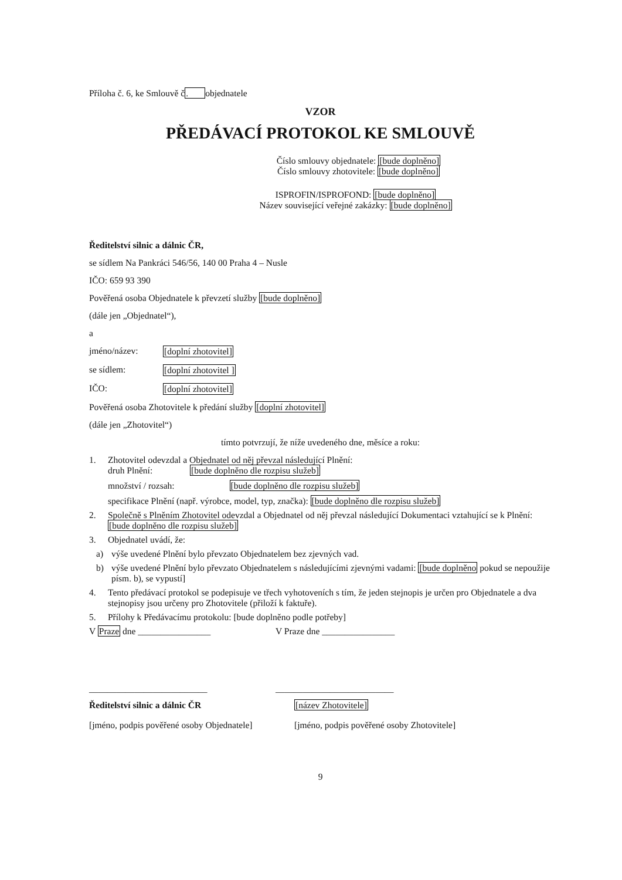Příloha č. 6, ke Smlouvě č. objednatele
VZOR
PŘEDÁVACÍ PROTOKOL KE SMLOUVĚ
Číslo smlouvy objednatele: [bude doplněno]
Číslo smlouvy zhotovitele: [bude doplněno]
ISPROFIN/ISPROFOND: [bude doplněno]
Název související veřejné zakázky: [bude doplněno]
Ředitelství silnic a dálnic ČR,
se sídlem Na Pankráci 546/56, 140 00 Praha 4 – Nusle
IČO: 659 93 390
Pověřená osoba Objednatele k převzetí služby [bude doplněno]
(dále jen „Objednatel“),
a
jméno/název: [doplní zhotovitel]
se sídlem: [doplní zhotovitel ]
IČO: [doplní zhotovitel]
Pověřená osoba Zhotovitele k předání služby [doplní zhotovitel]
(dále jen „Zhotovitel“)
tímto potvrzují, že níže uvedeného dne, měsíce a roku:
1. Zhotovitel odevzdal a Objednatel od něj převzal následující Plnění:
druh Plnění: [bude doplněno dle rozpisu služeb]
množství / rozsah: [bude doplněno dle rozpisu služeb]
specifikace Plnění (např. výrobce, model, typ, značka): [bude doplněno dle rozpisu služeb]
2. Společně s Plněním Zhotovitel odevzdal a Objednatel od něj převzal následující Dokumentaci vztahující se k Plnění: [bude doplněno dle rozpisu služeb]
3. Objednatel uvádí, že:
a) výše uvedené Plnění bylo převzato Objednatelem bez zjevných vad.
b) výše uvedené Plnění bylo převzato Objednatelem s následujícími zjevnými vadami: [bude doplněno pokud se nepoužije písm. b), se vypustí]
4. Tento předávací protokol se podepisuje ve třech vyhotoveních s tím, že jeden stejnopis je určen pro Objednatele a dva stejnopisy jsou určeny pro Zhotovitele (přiloží k faktuře).
5. Přílohy k Předávacímu protokolu: [bude doplněno podle potřeby]
V Praze dne ________________ V Praze dne ________________
__________________________ __________________________
Ředitelství silnic a dálnic ČR [název Zhotovitele]
[jméno, podpis pověřené osoby Objednatele]
[jméno, podpis pověřené osoby Zhotovitele]
9